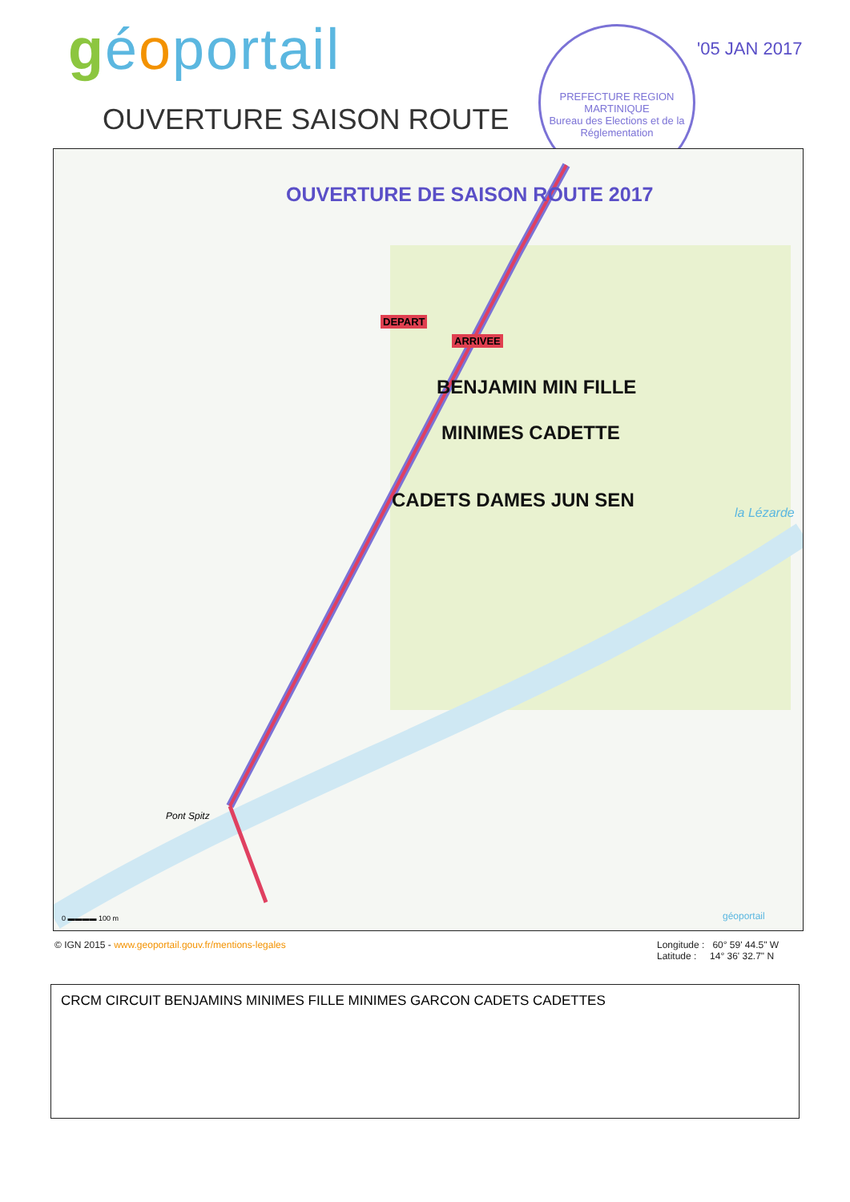géoportail
OUVERTURE SAISON ROUTE
PREFECTURE REGION MARTINIQUE
Bureau des Elections et de la Réglementation
'05 JAN 2017
OUVERTURE DE SAISON ROUTE 2017
DEPART
ARRIVEE
BENJAMIN MIN FILLE
MINIMES CADETTE
CADETS DAMES JUN SEN
Pont Spitz
la Lézarde
0 ▬▬▬▬ 100 m géoportail
© IGN 2015 - www.geoportail.gouv.fr/mentions-legales
Longitude : 60° 59' 44.5" W
Latitude : 14° 36' 32.7" N
CRCM CIRCUIT BENJAMINS MINIMES FILLE MINIMES GARCON CADETS CADETTES